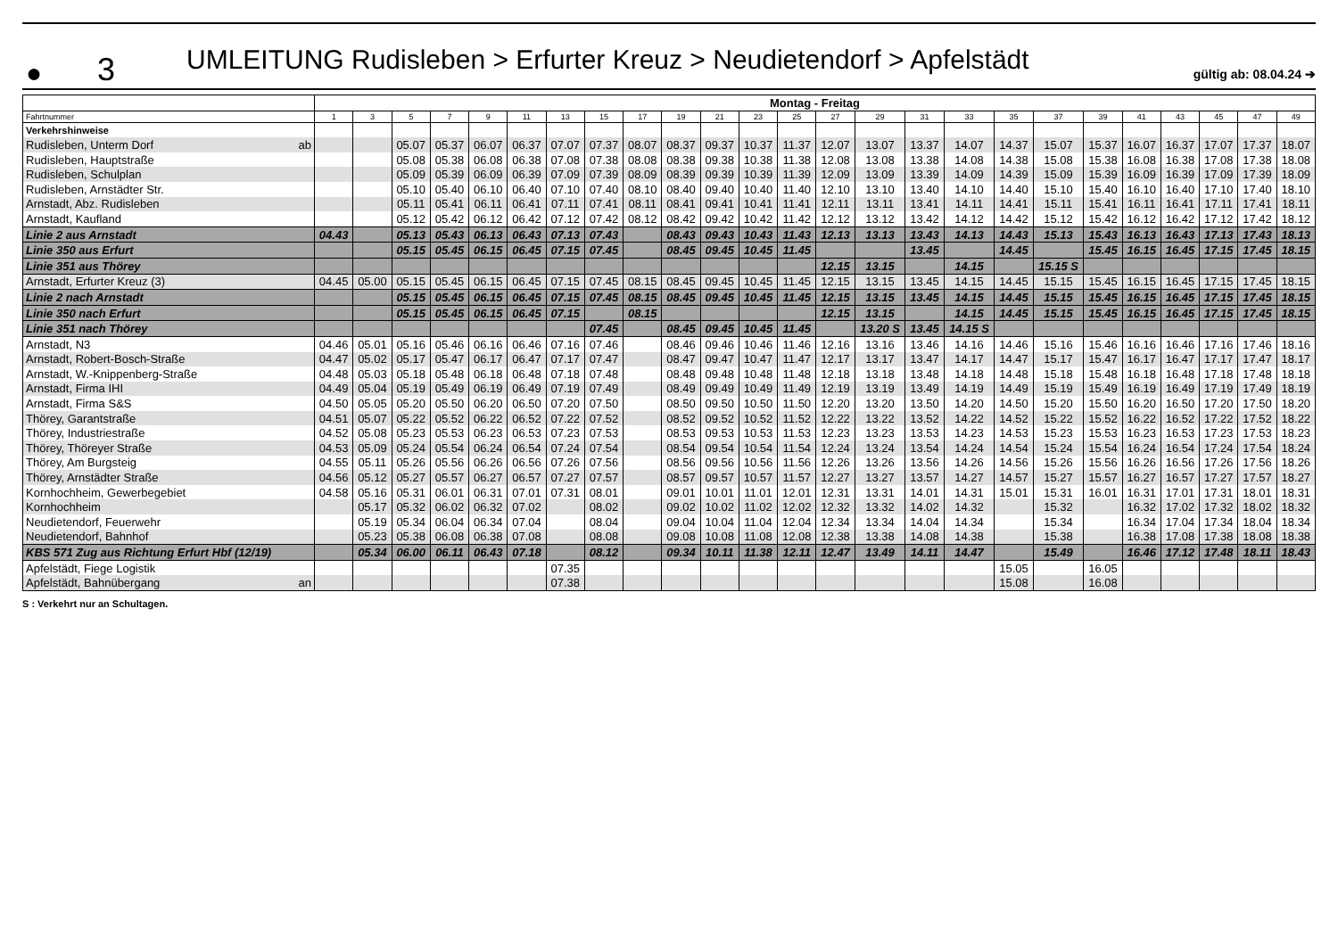● 3 UMLEITUNG Rudisleben > Erfurter Kreuz > Neudietendorf > Apfelstädt gültig ab: 08.04.24 ➔
| | Montag - Freitag | | | | | | | | | | | | | | | | | | | | | | | | |
| Fahrtnummer | 1 | 3 | 5 | 7 | 9 | 11 | 13 | 15 | 17 | 19 | 21 | 23 | 25 | 27 | 29 | 31 | 33 | 35 | 37 | 39 | 41 | 43 | 45 | 47 | 49 |
| Verkehrshinweise | | | | | | | | | | | | | | | | | | | | | | | | | |
| Rudisleben, Unterm Dorf ab | | | 05.07 | 05.37 | 06.07 | 06.37 | 07.07 | 07.37 | 08.07 | 08.37 | 09.37 | 10.37 | 11.37 | 12.07 | 13.07 | 13.37 | 14.07 | 14.37 | 15.07 | 15.37 | 16.07 | 16.37 | 17.07 | 17.37 | 18.07 |
| Rudisleben, Hauptstraße | | | 05.08 | 05.38 | 06.08 | 06.38 | 07.08 | 07.38 | 08.08 | 08.38 | 09.38 | 10.38 | 11.38 | 12.08 | 13.08 | 13.38 | 14.08 | 14.38 | 15.08 | 15.38 | 16.08 | 16.38 | 17.08 | 17.38 | 18.08 |
| Rudisleben, Schulplan | | | 05.09 | 05.39 | 06.09 | 06.39 | 07.09 | 07.39 | 08.09 | 08.39 | 09.39 | 10.39 | 11.39 | 12.09 | 13.09 | 13.39 | 14.09 | 14.39 | 15.09 | 15.39 | 16.09 | 16.39 | 17.09 | 17.39 | 18.09 |
| Rudisleben, Arnstädter Str. | | | 05.10 | 05.40 | 06.10 | 06.40 | 07.10 | 07.40 | 08.10 | 08.40 | 09.40 | 10.40 | 11.40 | 12.10 | 13.10 | 13.40 | 14.10 | 14.40 | 15.10 | 15.40 | 16.10 | 16.40 | 17.10 | 17.40 | 18.10 |
| Arnstadt, Abz. Rudisleben | | | 05.11 | 05.41 | 06.11 | 06.41 | 07.11 | 07.41 | 08.11 | 08.41 | 09.41 | 10.41 | 11.41 | 12.11 | 13.11 | 13.41 | 14.11 | 14.41 | 15.11 | 15.41 | 16.11 | 16.41 | 17.11 | 17.41 | 18.11 |
| Arnstadt, Kaufland | | | 05.12 | 05.42 | 06.12 | 06.42 | 07.12 | 07.42 | 08.12 | 08.42 | 09.42 | 10.42 | 11.42 | 12.12 | 13.12 | 13.42 | 14.12 | 14.42 | 15.12 | 15.42 | 16.12 | 16.42 | 17.12 | 17.42 | 18.12 |
| Linie 2 aus Arnstadt | 04.43 | | 05.13 | 05.43 | 06.13 | 06.43 | 07.13 | 07.43 | | 08.43 | 09.43 | 10.43 | 11.43 | 12.13 | 13.13 | 13.43 | 14.13 | 14.43 | 15.13 | 15.43 | 16.13 | 16.43 | 17.13 | 17.43 | 18.13 |
| Linie 350 aus Erfurt | | | 05.15 | 05.45 | 06.15 | 06.45 | 07.15 | 07.45 | | 08.45 | 09.45 | 10.45 | 11.45 | | | 13.45 | | 14.45 | | 15.45 | 16.15 | 16.45 | 17.15 | 17.45 | 18.15 |
| Linie 351 aus Thörey | | | | | | | | | | | | | | 12.15 | 13.15 | | 14.15 | | 15.15 S | | | | | | |
| Arnstadt, Erfurter Kreuz (3) | 04.45 | 05.00 | 05.15 | 05.45 | 06.15 | 06.45 | 07.15 | 07.45 | 08.15 | 08.45 | 09.45 | 10.45 | 11.45 | 12.15 | 13.15 | 13.45 | 14.15 | 14.45 | 15.15 | 15.45 | 16.15 | 16.45 | 17.15 | 17.45 | 18.15 |
| Linie 2 nach Arnstadt | | | 05.15 | 05.45 | 06.15 | 06.45 | 07.15 | 07.45 | 08.15 | 08.45 | 09.45 | 10.45 | 11.45 | 12.15 | 13.15 | 13.45 | 14.15 | 14.45 | 15.15 | 15.45 | 16.15 | 16.45 | 17.15 | 17.45 | 18.15 |
| Linie 350 nach Erfurt | | | 05.15 | 05.45 | 06.15 | 06.45 | 07.15 | | 08.15 | | | | | 12.15 | 13.15 | | 14.15 | 14.45 | 15.15 | 15.45 | 16.15 | 16.45 | 17.15 | 17.45 | 18.15 |
| Linie 351 nach Thörey | | | | | | | | 07.45 | | 08.45 | 09.45 | 10.45 | 11.45 | | 13.20 S | 13.45 | 14.15 S | | | | | | | | |
| Arnstadt, N3 | 04.46 | 05.01 | 05.16 | 05.46 | 06.16 | 06.46 | 07.16 | 07.46 | | 08.46 | 09.46 | 10.46 | 11.46 | 12.16 | 13.16 | 13.46 | 14.16 | 14.46 | 15.16 | 15.46 | 16.16 | 16.46 | 17.16 | 17.46 | 18.16 |
| Arnstadt, Robert-Bosch-Straße | 04.47 | 05.02 | 05.17 | 05.47 | 06.17 | 06.47 | 07.17 | 07.47 | | 08.47 | 09.47 | 10.47 | 11.47 | 12.17 | 13.17 | 13.47 | 14.17 | 14.47 | 15.17 | 15.47 | 16.17 | 16.47 | 17.17 | 17.47 | 18.17 |
| Arnstadt, W.-Knippenberg-Straße | 04.48 | 05.03 | 05.18 | 05.48 | 06.18 | 06.48 | 07.18 | 07.48 | | 08.48 | 09.48 | 10.48 | 11.48 | 12.18 | 13.18 | 13.48 | 14.18 | 14.48 | 15.18 | 15.48 | 16.18 | 16.48 | 17.18 | 17.48 | 18.18 |
| Arnstadt, Firma IHI | 04.49 | 05.04 | 05.19 | 05.49 | 06.19 | 06.49 | 07.19 | 07.49 | | 08.49 | 09.49 | 10.49 | 11.49 | 12.19 | 13.19 | 13.49 | 14.19 | 14.49 | 15.19 | 15.49 | 16.19 | 16.49 | 17.19 | 17.49 | 18.19 |
| Arnstadt, Firma S&S | 04.50 | 05.05 | 05.20 | 05.50 | 06.20 | 06.50 | 07.20 | 07.50 | | 08.50 | 09.50 | 10.50 | 11.50 | 12.20 | 13.20 | 13.50 | 14.20 | 14.50 | 15.20 | 15.50 | 16.20 | 16.50 | 17.20 | 17.50 | 18.20 |
| Thörey, Garantstraße | 04.51 | 05.07 | 05.22 | 05.52 | 06.22 | 06.52 | 07.22 | 07.52 | | 08.52 | 09.52 | 10.52 | 11.52 | 12.22 | 13.22 | 13.52 | 14.22 | 14.52 | 15.22 | 15.52 | 16.22 | 16.52 | 17.22 | 17.52 | 18.22 |
| Thörey, Industriestraße | 04.52 | 05.08 | 05.23 | 05.53 | 06.23 | 06.53 | 07.23 | 07.53 | | 08.53 | 09.53 | 10.53 | 11.53 | 12.23 | 13.23 | 13.53 | 14.23 | 14.53 | 15.23 | 15.53 | 16.23 | 16.53 | 17.23 | 17.53 | 18.23 |
| Thörey, Thöreyer Straße | 04.53 | 05.09 | 05.24 | 05.54 | 06.24 | 06.54 | 07.24 | 07.54 | | 08.54 | 09.54 | 10.54 | 11.54 | 12.24 | 13.24 | 13.54 | 14.24 | 14.54 | 15.24 | 15.54 | 16.24 | 16.54 | 17.24 | 17.54 | 18.24 |
| Thörey, Am Burgsteig | 04.55 | 05.11 | 05.26 | 05.56 | 06.26 | 06.56 | 07.26 | 07.56 | | 08.56 | 09.56 | 10.56 | 11.56 | 12.26 | 13.26 | 13.56 | 14.26 | 14.56 | 15.26 | 15.56 | 16.26 | 16.56 | 17.26 | 17.56 | 18.26 |
| Thörey, Arnstädter Straße | 04.56 | 05.12 | 05.27 | 05.57 | 06.27 | 06.57 | 07.27 | 07.57 | | 08.57 | 09.57 | 10.57 | 11.57 | 12.27 | 13.27 | 13.57 | 14.27 | 14.57 | 15.27 | 15.57 | 16.27 | 16.57 | 17.27 | 17.57 | 18.27 |
| Kornhochheim, Gewerbegebiet | 04.58 | 05.16 | 05.31 | 06.01 | 06.31 | 07.01 | 07.31 | 08.01 | | 09.01 | 10.01 | 11.01 | 12.01 | 12.31 | 13.31 | 14.01 | 14.31 | 15.01 | 15.31 | 16.01 | 16.31 | 17.01 | 17.31 | 18.01 | 18.31 |
| Kornhochheim | | 05.17 | 05.32 | 06.02 | 06.32 | 07.02 | | 08.02 | | 09.02 | 10.02 | 11.02 | 12.02 | 12.32 | 13.32 | 14.02 | 14.32 | | 15.32 | | 16.32 | 17.02 | 17.32 | 18.02 | 18.32 |
| Neudietendorf, Feuerwehr | | 05.19 | 05.34 | 06.04 | 06.34 | 07.04 | | 08.04 | | 09.04 | 10.04 | 11.04 | 12.04 | 12.34 | 13.34 | 14.04 | 14.34 | | 15.34 | | 16.34 | 17.04 | 17.34 | 18.04 | 18.34 |
| Neudietendorf, Bahnhof | | 05.23 | 05.38 | 06.08 | 06.38 | 07.08 | | 08.08 | | 09.08 | 10.08 | 11.08 | 12.08 | 12.38 | 13.38 | 14.08 | 14.38 | | 15.38 | | 16.38 | 17.08 | 17.38 | 18.08 | 18.38 |
| KBS 571 Zug aus Richtung Erfurt Hbf (12/19) | | 05.34 | 06.00 | 06.11 | 06.43 | 07.18 | | 08.12 | | 09.34 | 10.11 | 11.38 | 12.11 | 12.47 | 13.49 | 14.11 | 14.47 | | 15.49 | | 16.46 | 17.12 | 17.48 | 18.11 | 18.43 |
| Apfelstädt, Fiege Logistik | | | | | | | 07.35 | | | | | | | | | | | 15.05 | | 16.05 | | | | | |
| Apfelstädt, Bahnübergang an | | | | | | | 07.38 | | | | | | | | | | | 15.08 | | 16.08 | | | | | |
S : Verkehrt nur an Schultagen.